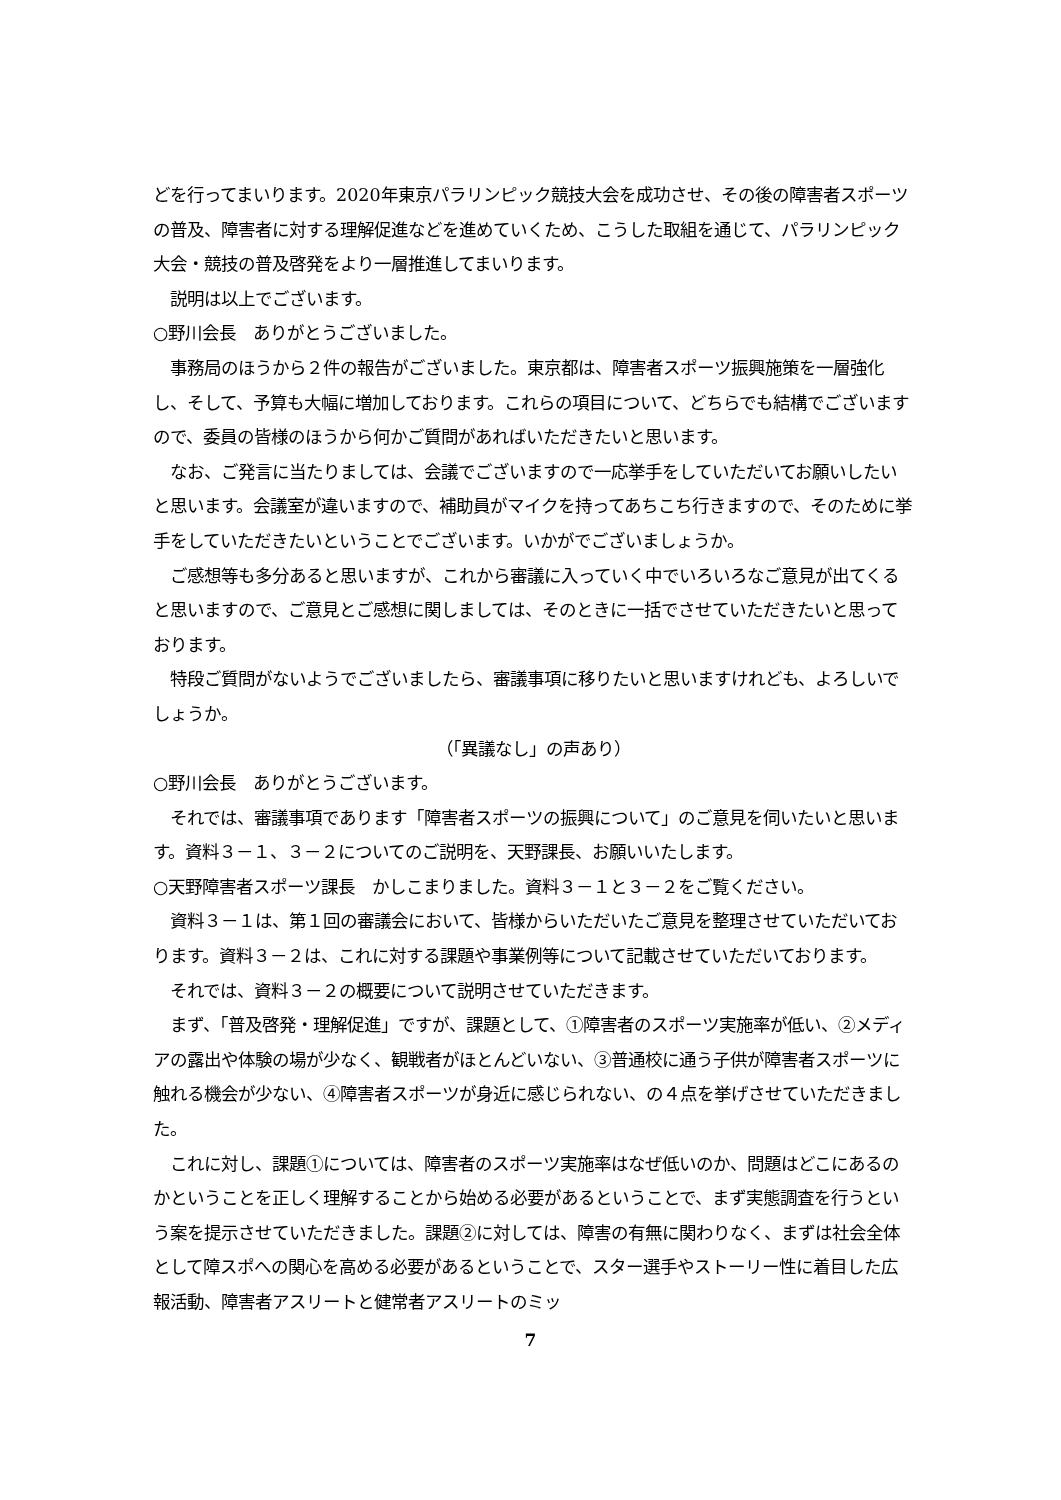どを行ってまいります。2020年東京パラリンピック競技大会を成功させ、その後の障害者スポーツの普及、障害者に対する理解促進などを進めていくため、こうした取組を通じて、パラリンピック大会・競技の普及啓発をより一層推進してまいります。
　説明は以上でございます。
○野川会長　ありがとうございました。
　事務局のほうから２件の報告がございました。東京都は、障害者スポーツ振興施策を一層強化し、そして、予算も大幅に増加しております。これらの項目について、どちらでも結構でございますので、委員の皆様のほうから何かご質問があればいただきたいと思います。
　なお、ご発言に当たりましては、会議でございますので一応挙手をしていただいてお願いしたいと思います。会議室が違いますので、補助員がマイクを持ってあちこち行きますので、そのために挙手をしていただきたいということでございます。いかがでございましょうか。
　ご感想等も多分あると思いますが、これから審議に入っていく中でいろいろなご意見が出てくると思いますので、ご意見とご感想に関しましては、そのときに一括でさせていただきたいと思っております。
　特段ご質問がないようでございましたら、審議事項に移りたいと思いますけれども、よろしいでしょうか。
（「異議なし」の声あり）
○野川会長　ありがとうございます。
　それでは、審議事項であります「障害者スポーツの振興について」のご意見を伺いたいと思います。資料３－１、３－２についてのご説明を、天野課長、お願いいたします。
○天野障害者スポーツ課長　かしこまりました。資料３－１と３－２をご覧ください。
　資料３－１は、第１回の審議会において、皆様からいただいたご意見を整理させていただいております。資料３－２は、これに対する課題や事業例等について記載させていただいております。
　それでは、資料３－２の概要について説明させていただきます。
　まず、「普及啓発・理解促進」ですが、課題として、①障害者のスポーツ実施率が低い、②メディアの露出や体験の場が少なく、観戦者がほとんどいない、③普通校に通う子供が障害者スポーツに触れる機会が少ない、④障害者スポーツが身近に感じられない、の４点を挙げさせていただきました。
　これに対し、課題①については、障害者のスポーツ実施率はなぜ低いのか、問題はどこにあるのかということを正しく理解することから始める必要があるということで、まず実態調査を行うという案を提示させていただきました。課題②に対しては、障害の有無に関わりなく、まずは社会全体として障スポへの関心を高める必要があるということで、スター選手やストーリー性に着目した広報活動、障害者アスリートと健常者アスリートのミッ
7